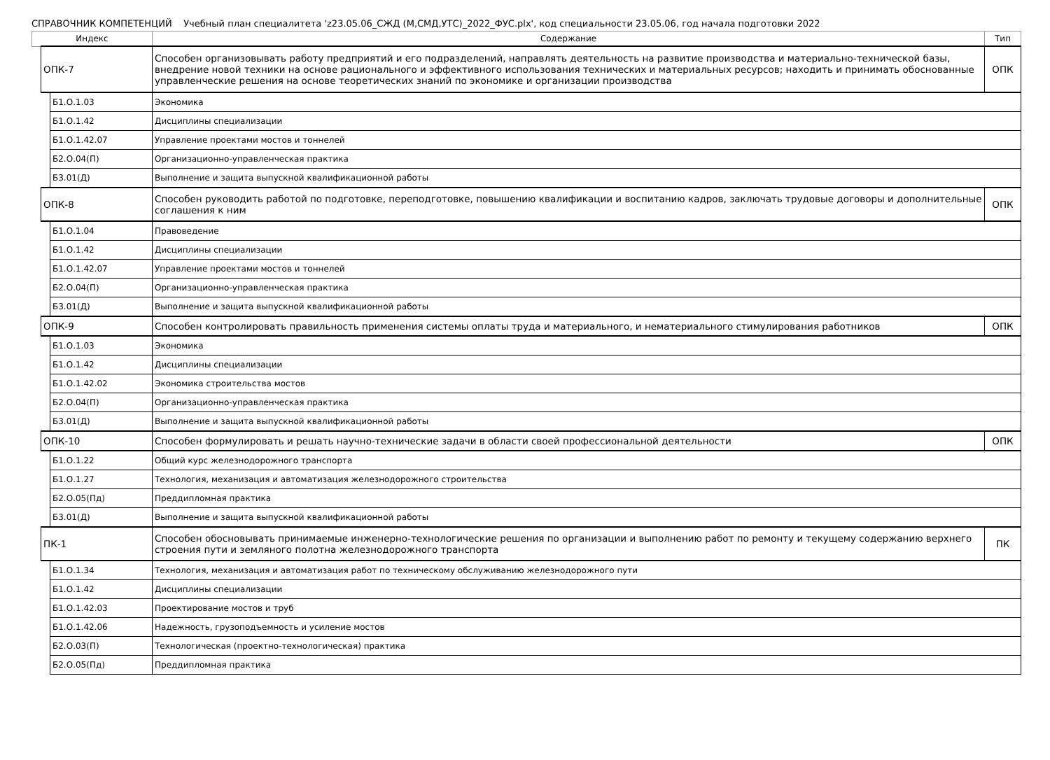СПРАВОЧНИК КОМПЕТЕНЦИЙ Учебный план специалитета 'z23.05.06_СЖД (М,СМД,УТС)_2022_ФУС.plx', код специальности 23.05.06, год начала подготовки 2022
| Индекс | | | Содержание | Тип |
| --- | --- | --- | --- | --- |
| | ОПК-7 | | Способен организовывать работу предприятий и его подразделений, направлять деятельность на развитие производства и материально-технической базы, внедрение новой техники на основе рационального и эффективного использования технических и материальных ресурсов; находить и принимать обоснованные управленческие решения на основе теоретических знаний по экономике и организации производства | ОПК |
| | | Б1.О.1.03 | Экономика | |
| | | Б1.О.1.42 | Дисциплины специализации | |
| | | Б1.О.1.42.07 | Управление проектами мостов и тоннелей | |
| | | Б2.О.04(П) | Организационно-управленческая практика | |
| | | Б3.01(Д) | Выполнение и защита выпускной квалификационной работы | |
| | ОПК-8 | | Способен руководить работой по подготовке, переподготовке, повышению квалификации и воспитанию кадров, заключать трудовые договоры и дополнительные соглашения к ним | ОПК |
| | | Б1.О.1.04 | Правоведение | |
| | | Б1.О.1.42 | Дисциплины специализации | |
| | | Б1.О.1.42.07 | Управление проектами мостов и тоннелей | |
| | | Б2.О.04(П) | Организационно-управленческая практика | |
| | | Б3.01(Д) | Выполнение и защита выпускной квалификационной работы | |
| | ОПК-9 | | Способен контролировать правильность применения системы оплаты труда и материального, и нематериального стимулирования работников | ОПК |
| | | Б1.О.1.03 | Экономика | |
| | | Б1.О.1.42 | Дисциплины специализации | |
| | | Б1.О.1.42.02 | Экономика строительства мостов | |
| | | Б2.О.04(П) | Организационно-управленческая практика | |
| | | Б3.01(Д) | Выполнение и защита выпускной квалификационной работы | |
| | ОПК-10 | | Способен формулировать и решать научно-технические задачи в области своей профессиональной деятельности | ОПК |
| | | Б1.О.1.22 | Общий курс железнодорожного транспорта | |
| | | Б1.О.1.27 | Технология, механизация и автоматизация железнодорожного строительства | |
| | | Б2.О.05(Пд) | Преддипломная практика | |
| | | Б3.01(Д) | Выполнение и защита выпускной квалификационной работы | |
| | ПК-1 | | Способен обосновывать принимаемые инженерно-технологические решения по организации и выполнению работ по ремонту и текущему содержанию верхнего строения пути и земляного полотна железнодорожного транспорта | ПК |
| | | Б1.О.1.34 | Технология, механизация и автоматизация работ по техническому обслуживанию железнодорожного пути | |
| | | Б1.О.1.42 | Дисциплины специализации | |
| | | Б1.О.1.42.03 | Проектирование мостов и труб | |
| | | Б1.О.1.42.06 | Надежность, грузоподъемность и усиление мостов | |
| | | Б2.О.03(П) | Технологическая (проектно-технологическая) практика | |
| | | Б2.О.05(Пд) | Преддипломная практика | |